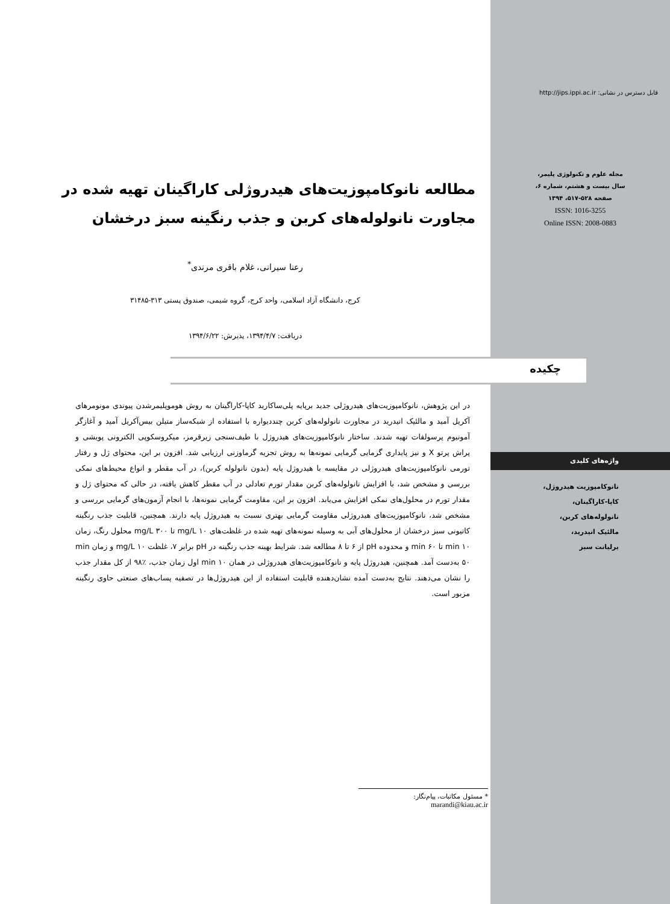قابل دسترس در نشانی: http://jips.ippi.ac.ir
مجله علوم و تکنولوژی پلیمر،
سال بیست و هشتم، شماره ۶،
صفحه ۵۲۸-۵۱۷، ۱۳۹۴
ISSN: 1016-3255
Online ISSN: 2008-0883
مطالعه نانوکامپوزیت‌های هیدروژلی کاراگینان تهیه شده در مجاورت نانولوله‌های کربن و جذب رنگینه سبز درخشان
رعنا سیرانی، غلام باقری مرندی<sup>*</sup>
کرج، دانشگاه آزاد اسلامی، واحد کرج، گروه شیمی، صندوق پستی ۳۱۳-۳۱۴۸۵
دریافت: ۱۳۹۴/۴/۷، پذیرش: ۱۳۹۴/۶/۲۲
چکیده
در این پژوهش، نانوکامپوزیت‌های هیدروژلی جدید برپایه پلی‌ساکارید کاپا-کاراگینان به روش هوموپلیمرشدن پیوندی مونومرهای آکریل آمید و مالئیک انیدرید در مجاورت نانولوله‌های کربن چنددیواره با استفاده از شبکه‌ساز متیلن بیس‌آکریل آمید و آغازگر آمونیوم پرسولفات تهیه شدند. ساختار نانوکامپوزیت‌های هیدروژل با طیف‌سنجی زیرقرمز، میکروسکوپی الکترونی پویشی و پراش پرتو X و نیز پایداری گرمایی گرمایی نمونه‌ها به روش تجزیه گرماوزنی ارزیابی شد. افزون بر این، محتوای ژل و رفتار تورمی نانوکامپوزیت‌های هیدروژلی در مقایسه با هیدروژل پایه (بدون نانولوله کربن)، در آب مقطر و انواع محیط‌های نمکی بررسی و مشخص شد، با افزایش نانولوله‌های کربن مقدار تورم تعادلی در آب مقطر کاهش یافته، در حالی که محتوای ژل و مقدار تورم در محلول‌های نمکی افزایش می‌یابد. افزون بر این، مقاومت گرمایی نمونه‌ها، با انجام آزمون‌های گرمایی بررسی و مشخص شد، نانوکامپوزیت‌های هیدروژلی مقاومت گرمایی بهتری نسبت به هیدروژل پایه دارند. همچنین، قابلیت جذب رنگینه کاتیونی سبز درخشان از محلول‌های آبی به وسیله نمونه‌های تهیه شده در غلظت‌های mg/L ۱۰ تا mg/L ۳۰۰ محلول رنگ، زمان min ۱۰ تا min ۶۰ و محدوده pH از ۶ تا ۸ مطالعه شد. شرایط بهینه جذب رنگینه در pH برابر ۷، غلظت mg/L ۱۰ و زمان min ۵۰ به‌دست آمد. همچنین، هیدروژل پایه و نانوکامپوزیت‌های هیدروژلی در همان min ۱۰ اول زمان جذب، ٪۹۸ از کل مقدار جذب را نشان می‌دهند. نتایج به‌دست آمده نشان‌دهنده قابلیت استفاده از این هیدروژل‌ها در تصفیه پساب‌های صنعتی حاوی رنگینه مزبور است.
واژه‌های کلیدی
نانوکامپوزیت هیدروژل،
کاپا-کاراگینان،
نانولوله‌های کربن،
مالئیک انیدرید،
برلیانت سبز
* مسئول مکاتبات، پیام‌نگار:
marandi@kiau.ac.ir